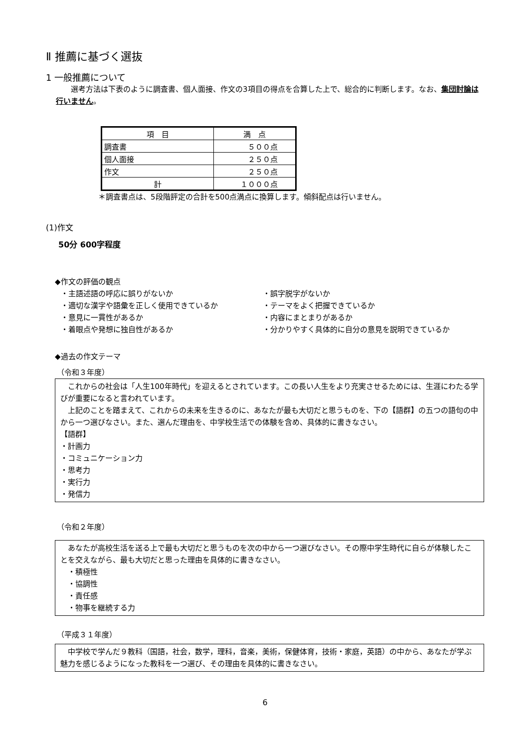Ⅱ 推薦に基づく選抜
1 一般推薦について
選考方法は下表のように調査書、個人面接、作文の3項目の得点を合算した上で、総合的に判断します。なお、集団討論は行いません。
| 項 目 | 満 点 |
| 調査書 | ５００点 |
| 個人面接 | ２５０点 |
| 作文 | ２５０点 |
| 計 | １０００点 |
＊調査書点は、5段階評定の合計を500点満点に換算します。傾斜配点は行いません。
(1)作文
50分 600字程度
◆作文の評価の観点
・主語述語の呼応に誤りがないか ・誤字脱字がないか
・適切な漢字や語彙を正しく使用できているか ・テーマをよく把握できているか
・意見に一貫性があるか ・内容にまとまりがあるか
・着眼点や発想に独自性があるか ・分かりやすく具体的に自分の意見を説明できているか
◆過去の作文テーマ
（令和３年度）
　これからの社会は「人生100年時代」を迎えるとされています。この長い人生をより充実させるためには、生涯にわたる学びが重要になると言われています。
　上記のことを踏まえて、これからの未来を生きるのに、あなたが最も大切だと思うものを、下の【語群】の五つの語句の中から一つ選びなさい。また、選んだ理由を、中学校生活での体験を含め、具体的に書きなさい。
【語群】
・計画力
・コミュニケーション力
・思考力
・実行力
・発信力
（令和２年度）
　あなたが高校生活を送る上で最も大切だと思うものを次の中から一つ選びなさい。その際中学生時代に自らが体験したことを交えながら、最も大切だと思った理由を具体的に書きなさい。
　・積極性
　・協調性
　・責任感
　・物事を継続する力
（平成３１年度）
　中学校で学んだ９教科（国語，社会，数学，理科，音楽，美術，保健体育，技術・家庭，英語）の中から、あなたが学ぶ魅力を感じるようになった教科を一つ選び、その理由を具体的に書きなさい。
6